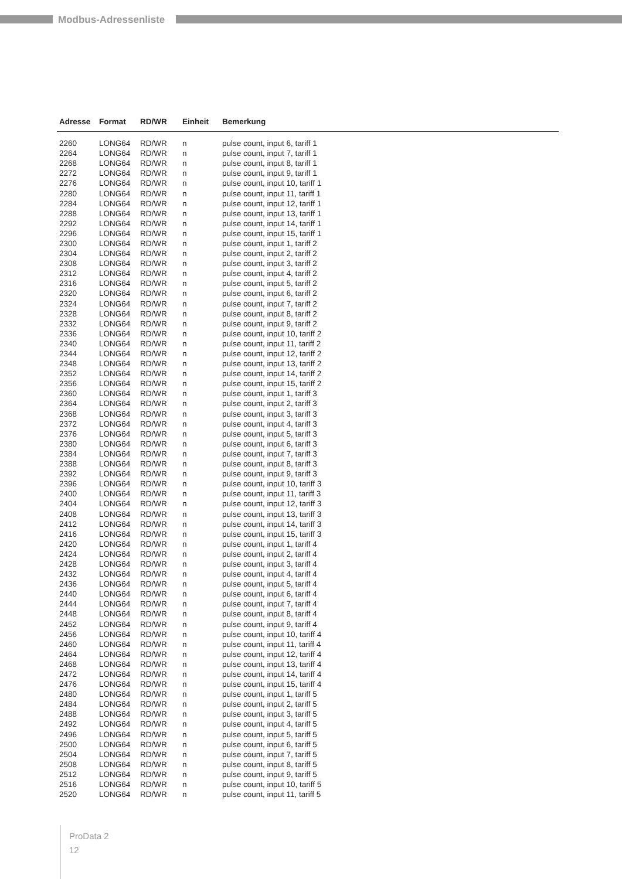Modbus-Adressenliste
| Adresse | Format | RD/WR | Einheit | Bemerkung |
| --- | --- | --- | --- | --- |
| 2260 | LONG64 | RD/WR | n | pulse count, input 6, tariff 1 |
| 2264 | LONG64 | RD/WR | n | pulse count, input 7, tariff 1 |
| 2268 | LONG64 | RD/WR | n | pulse count, input 8, tariff 1 |
| 2272 | LONG64 | RD/WR | n | pulse count, input 9, tariff 1 |
| 2276 | LONG64 | RD/WR | n | pulse count, input 10, tariff 1 |
| 2280 | LONG64 | RD/WR | n | pulse count, input 11, tariff 1 |
| 2284 | LONG64 | RD/WR | n | pulse count, input 12, tariff 1 |
| 2288 | LONG64 | RD/WR | n | pulse count, input 13, tariff 1 |
| 2292 | LONG64 | RD/WR | n | pulse count, input 14, tariff 1 |
| 2296 | LONG64 | RD/WR | n | pulse count, input 15, tariff 1 |
| 2300 | LONG64 | RD/WR | n | pulse count, input 1, tariff 2 |
| 2304 | LONG64 | RD/WR | n | pulse count, input 2, tariff 2 |
| 2308 | LONG64 | RD/WR | n | pulse count, input 3, tariff 2 |
| 2312 | LONG64 | RD/WR | n | pulse count, input 4, tariff 2 |
| 2316 | LONG64 | RD/WR | n | pulse count, input 5, tariff 2 |
| 2320 | LONG64 | RD/WR | n | pulse count, input 6, tariff 2 |
| 2324 | LONG64 | RD/WR | n | pulse count, input 7, tariff 2 |
| 2328 | LONG64 | RD/WR | n | pulse count, input 8, tariff 2 |
| 2332 | LONG64 | RD/WR | n | pulse count, input 9, tariff 2 |
| 2336 | LONG64 | RD/WR | n | pulse count, input 10, tariff 2 |
| 2340 | LONG64 | RD/WR | n | pulse count, input 11, tariff 2 |
| 2344 | LONG64 | RD/WR | n | pulse count, input 12, tariff 2 |
| 2348 | LONG64 | RD/WR | n | pulse count, input 13, tariff 2 |
| 2352 | LONG64 | RD/WR | n | pulse count, input 14, tariff 2 |
| 2356 | LONG64 | RD/WR | n | pulse count, input 15, tariff 2 |
| 2360 | LONG64 | RD/WR | n | pulse count, input 1, tariff 3 |
| 2364 | LONG64 | RD/WR | n | pulse count, input 2, tariff 3 |
| 2368 | LONG64 | RD/WR | n | pulse count, input 3, tariff 3 |
| 2372 | LONG64 | RD/WR | n | pulse count, input 4, tariff 3 |
| 2376 | LONG64 | RD/WR | n | pulse count, input 5, tariff 3 |
| 2380 | LONG64 | RD/WR | n | pulse count, input 6, tariff 3 |
| 2384 | LONG64 | RD/WR | n | pulse count, input 7, tariff 3 |
| 2388 | LONG64 | RD/WR | n | pulse count, input 8, tariff 3 |
| 2392 | LONG64 | RD/WR | n | pulse count, input 9, tariff 3 |
| 2396 | LONG64 | RD/WR | n | pulse count, input 10, tariff 3 |
| 2400 | LONG64 | RD/WR | n | pulse count, input 11, tariff 3 |
| 2404 | LONG64 | RD/WR | n | pulse count, input 12, tariff 3 |
| 2408 | LONG64 | RD/WR | n | pulse count, input 13, tariff 3 |
| 2412 | LONG64 | RD/WR | n | pulse count, input 14, tariff 3 |
| 2416 | LONG64 | RD/WR | n | pulse count, input 15, tariff 3 |
| 2420 | LONG64 | RD/WR | n | pulse count, input 1, tariff 4 |
| 2424 | LONG64 | RD/WR | n | pulse count, input 2, tariff 4 |
| 2428 | LONG64 | RD/WR | n | pulse count, input 3, tariff 4 |
| 2432 | LONG64 | RD/WR | n | pulse count, input 4, tariff 4 |
| 2436 | LONG64 | RD/WR | n | pulse count, input 5, tariff 4 |
| 2440 | LONG64 | RD/WR | n | pulse count, input 6, tariff 4 |
| 2444 | LONG64 | RD/WR | n | pulse count, input 7, tariff 4 |
| 2448 | LONG64 | RD/WR | n | pulse count, input 8, tariff 4 |
| 2452 | LONG64 | RD/WR | n | pulse count, input 9, tariff 4 |
| 2456 | LONG64 | RD/WR | n | pulse count, input 10, tariff 4 |
| 2460 | LONG64 | RD/WR | n | pulse count, input 11, tariff 4 |
| 2464 | LONG64 | RD/WR | n | pulse count, input 12, tariff 4 |
| 2468 | LONG64 | RD/WR | n | pulse count, input 13, tariff 4 |
| 2472 | LONG64 | RD/WR | n | pulse count, input 14, tariff 4 |
| 2476 | LONG64 | RD/WR | n | pulse count, input 15, tariff 4 |
| 2480 | LONG64 | RD/WR | n | pulse count, input 1, tariff 5 |
| 2484 | LONG64 | RD/WR | n | pulse count, input 2, tariff 5 |
| 2488 | LONG64 | RD/WR | n | pulse count, input 3, tariff 5 |
| 2492 | LONG64 | RD/WR | n | pulse count, input 4, tariff 5 |
| 2496 | LONG64 | RD/WR | n | pulse count, input 5, tariff 5 |
| 2500 | LONG64 | RD/WR | n | pulse count, input 6, tariff 5 |
| 2504 | LONG64 | RD/WR | n | pulse count, input 7, tariff 5 |
| 2508 | LONG64 | RD/WR | n | pulse count, input 8, tariff 5 |
| 2512 | LONG64 | RD/WR | n | pulse count, input 9, tariff 5 |
| 2516 | LONG64 | RD/WR | n | pulse count, input 10, tariff 5 |
| 2520 | LONG64 | RD/WR | n | pulse count, input 11, tariff 5 |
ProData 2
12